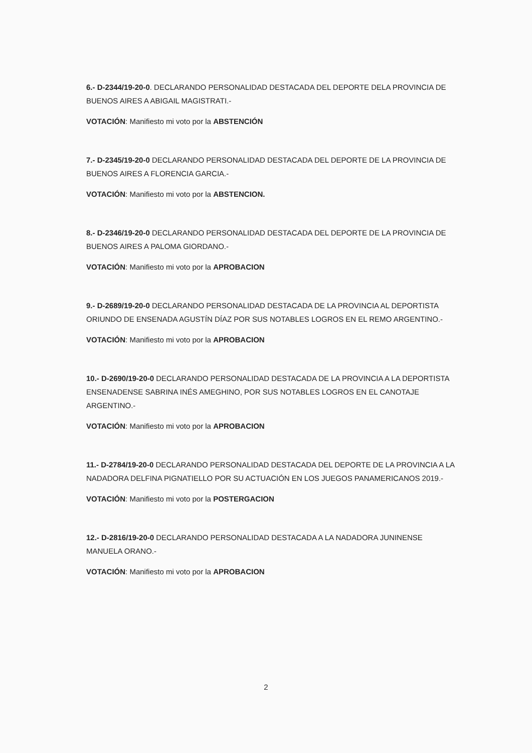6.- D-2344/19-20-0. DECLARANDO PERSONALIDAD DESTACADA DEL DEPORTE DELA PROVINCIA DE BUENOS AIRES A ABIGAIL MAGISTRATI.-
VOTACIÓN: Manifiesto mi voto por la ABSTENCIÓN
7.- D-2345/19-20-0 DECLARANDO PERSONALIDAD DESTACADA DEL DEPORTE DE LA PROVINCIA DE BUENOS AIRES A FLORENCIA GARCIA.-
VOTACIÓN: Manifiesto mi voto por la ABSTENCION.
8.- D-2346/19-20-0 DECLARANDO PERSONALIDAD DESTACADA DEL DEPORTE DE LA PROVINCIA DE BUENOS AIRES A PALOMA GIORDANO.-
VOTACIÓN: Manifiesto mi voto por la APROBACION
9.- D-2689/19-20-0 DECLARANDO PERSONALIDAD DESTACADA DE LA PROVINCIA AL DEPORTISTA ORIUNDO DE ENSENADA AGUSTÍN DÍAZ POR SUS NOTABLES LOGROS EN EL REMO ARGENTINO.-
VOTACIÓN: Manifiesto mi voto por la APROBACION
10.- D-2690/19-20-0 DECLARANDO PERSONALIDAD DESTACADA DE LA PROVINCIA A LA DEPORTISTA ENSENADENSE SABRINA INÉS AMEGHINO, POR SUS NOTABLES LOGROS EN EL CANOTAJE ARGENTINO.-
VOTACIÓN: Manifiesto mi voto por la APROBACION
11.- D-2784/19-20-0 DECLARANDO PERSONALIDAD DESTACADA DEL DEPORTE DE LA PROVINCIA A LA NADADORA DELFINA PIGNATIELLO POR SU ACTUACIÓN EN LOS JUEGOS PANAMERICANOS 2019.-
VOTACIÓN: Manifiesto mi voto por la POSTERGACION
12.- D-2816/19-20-0 DECLARANDO PERSONALIDAD DESTACADA A LA NADADORA JUNINENSE MANUELA ORANO.-
VOTACIÓN: Manifiesto mi voto por la APROBACION
2